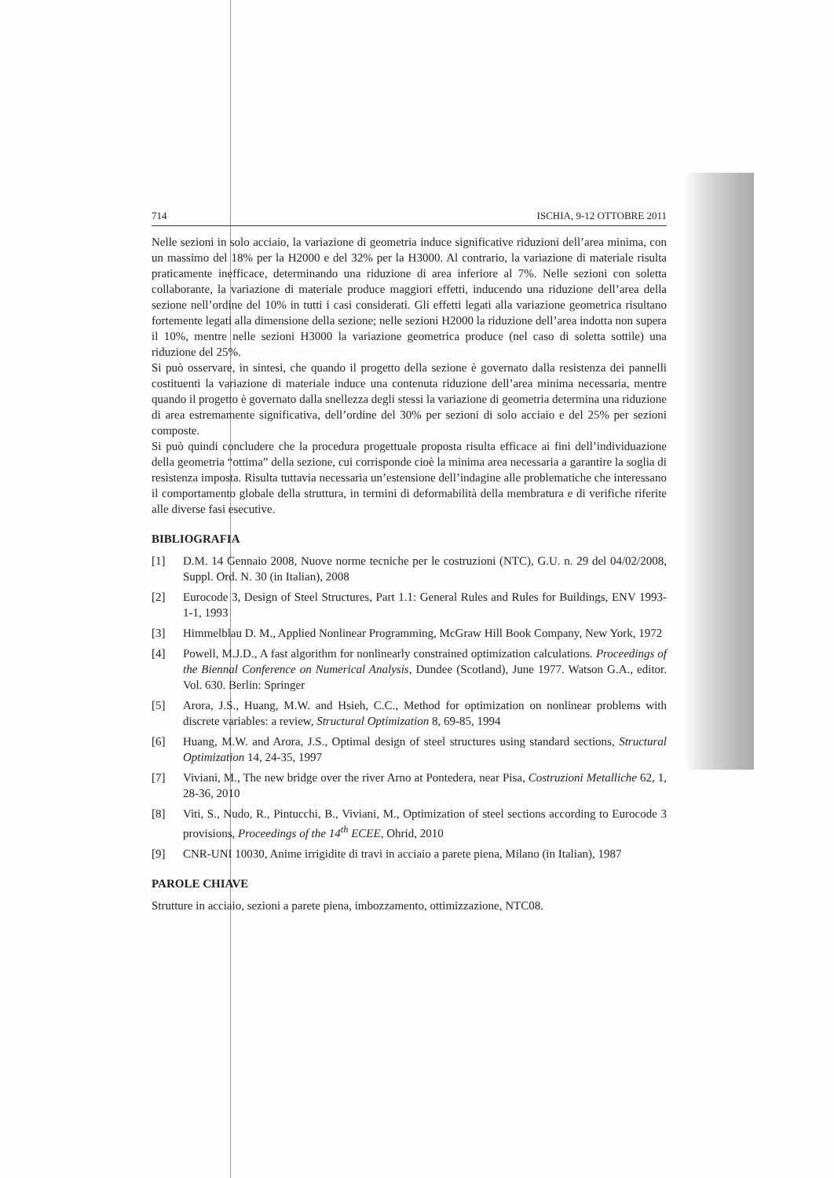714 ISCHIA, 9-12 OTTOBRE 2011
Nelle sezioni in solo acciaio, la variazione di geometria induce significative riduzioni dell’area minima, con un massimo del 18% per la H2000 e del 32% per la H3000. Al contrario, la variazione di materiale risulta praticamente inefficace, determinando una riduzione di area inferiore al 7%. Nelle sezioni con soletta collaborante, la variazione di materiale produce maggiori effetti, inducendo una riduzione dell’area della sezione nell’ordine del 10% in tutti i casi considerati. Gli effetti legati alla variazione geometrica risultano fortemente legati alla dimensione della sezione; nelle sezioni H2000 la riduzione dell’area indotta non supera il 10%, mentre nelle sezioni H3000 la variazione geometrica produce (nel caso di soletta sottile) una riduzione del 25%.
Si può osservare, in sintesi, che quando il progetto della sezione è governato dalla resistenza dei pannelli costituenti la variazione di materiale induce una contenuta riduzione dell’area minima necessaria, mentre quando il progetto è governato dalla snellezza degli stessi la variazione di geometria determina una riduzione di area estremamente significativa, dell’ordine del 30% per sezioni di solo acciaio e del 25% per sezioni composte.
Si può quindi concludere che la procedura progettuale proposta risulta efficace ai fini dell’individuazione della geometria “ottima” della sezione, cui corrisponde cioè la minima area necessaria a garantire la soglia di resistenza imposta. Risulta tuttavia necessaria un’estensione dell’indagine alle problematiche che interessano il comportamento globale della struttura, in termini di deformabilità della membratura e di verifiche riferite alle diverse fasi esecutive.
BIBLIOGRAFIA
[1] D.M. 14 Gennaio 2008, Nuove norme tecniche per le costruzioni (NTC), G.U. n. 29 del 04/02/2008, Suppl. Ord. N. 30 (in Italian), 2008
[2] Eurocode 3, Design of Steel Structures, Part 1.1: General Rules and Rules for Buildings, ENV 1993-1-1, 1993
[3] Himmelblau D. M., Applied Nonlinear Programming, McGraw Hill Book Company, New York, 1972
[4] Powell, M.J.D., A fast algorithm for nonlinearly constrained optimization calculations. Proceedings of the Biennal Conference on Numerical Analysis, Dundee (Scotland), June 1977. Watson G.A., editor. Vol. 630. Berlin: Springer
[5] Arora, J.S., Huang, M.W. and Hsieh, C.C., Method for optimization on nonlinear problems with discrete variables: a review, Structural Optimization 8, 69-85, 1994
[6] Huang, M.W. and Arora, J.S., Optimal design of steel structures using standard sections, Structural Optimization 14, 24-35, 1997
[7] Viviani, M., The new bridge over the river Arno at Pontedera, near Pisa, Costruzioni Metalliche 62, 1, 28-36, 2010
[8] Viti, S., Nudo, R., Pintucchi, B., Viviani, M., Optimization of steel sections according to Eurocode 3 provisions, Proceedings of the 14<sup>th</sup> ECEE, Ohrid, 2010
[9] CNR-UNI 10030, Anime irrigidite di travi in acciaio a parete piena, Milano (in Italian), 1987
PAROLE CHIAVE
Strutture in acciaio, sezioni a parete piena, imbozzamento, ottimizzazione, NTC08.